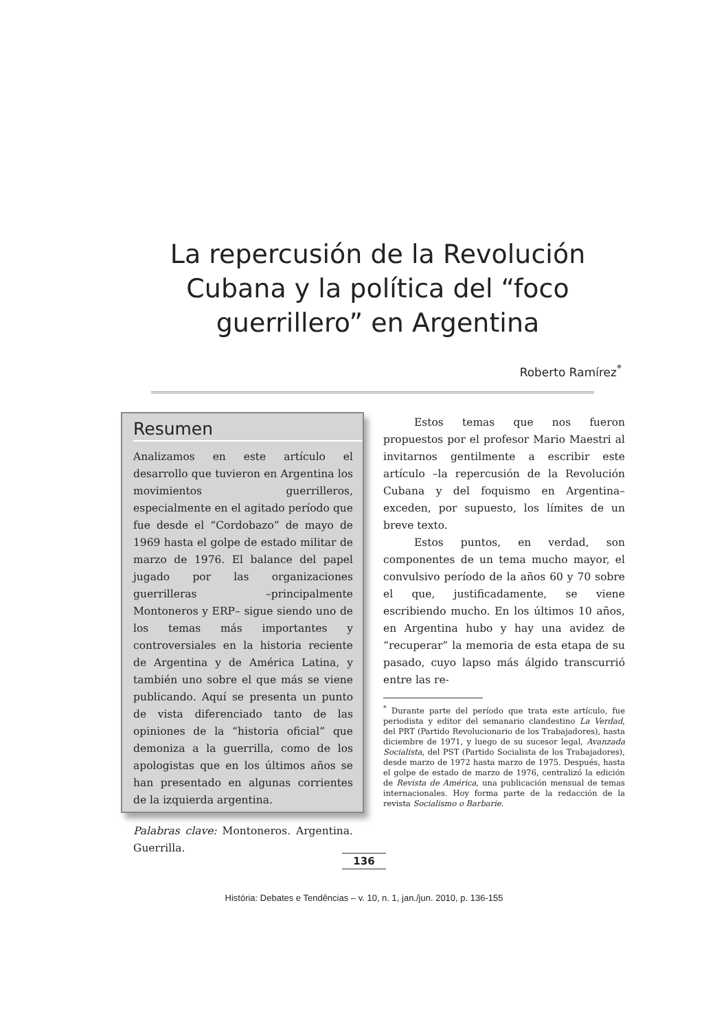La repercusión de la Revolución Cubana y la política del “foco guerrillero” en Argentina
Roberto Ramírez<sup>*</sup>
Resumen
Analizamos en este artículo el desarrollo que tuvieron en Argentina los movimientos guerrilleros, especialmente en el agitado período que fue desde el “Cordobazo” de mayo de 1969 hasta el golpe de estado militar de marzo de 1976. El balance del papel jugado por las organizaciones guerrilleras –principalmente Montoneros y ERP– sigue siendo uno de los temas más importantes y controversiales en la historia reciente de Argentina y de América Latina, y también uno sobre el que más se viene publicando. Aquí se presenta un punto de vista diferenciado tanto de las opiniones de la “historia oficial” que demoniza a la guerrilla, como de los apologistas que en los últimos años se han presentado en algunas corrientes de la izquierda argentina.
Palabras clave: Montoneros. Argentina. Guerrilla.
Estos temas que nos fueron propuestos por el profesor Mario Maestri al invitarnos gentilmente a escribir este artículo –la repercusión de la Revolución Cubana y del foquismo en Argentina– exceden, por supuesto, los límites de un breve texto.
Estos puntos, en verdad, son componentes de un tema mucho mayor, el convulsivo período de la años 60 y 70 sobre el que, justificadamente, se viene escribiendo mucho. En los últimos 10 años, en Argentina hubo y hay una avidez de “recuperar” la memoria de esta etapa de su pasado, cuyo lapso más álgido transcurrió entre las re-
<sup>*</sup> Durante parte del período que trata este artículo, fue periodista y editor del semanario clandestino La Verdad, del PRT (Partido Revolucionario de los Trabajadores), hasta diciembre de 1971, y luego de su sucesor legal, Avanzada Socialista, del PST (Partido Socialista de los Trabajadores), desde marzo de 1972 hasta marzo de 1975. Después, hasta el golpe de estado de marzo de 1976, centralizó la edición de Revista de América, una publicación mensual de temas internacionales. Hoy forma parte de la redacción de la revista Socialismo o Barbarie.
136
História: Debates e Tendências – v. 10, n. 1, jan./jun. 2010, p. 136-155